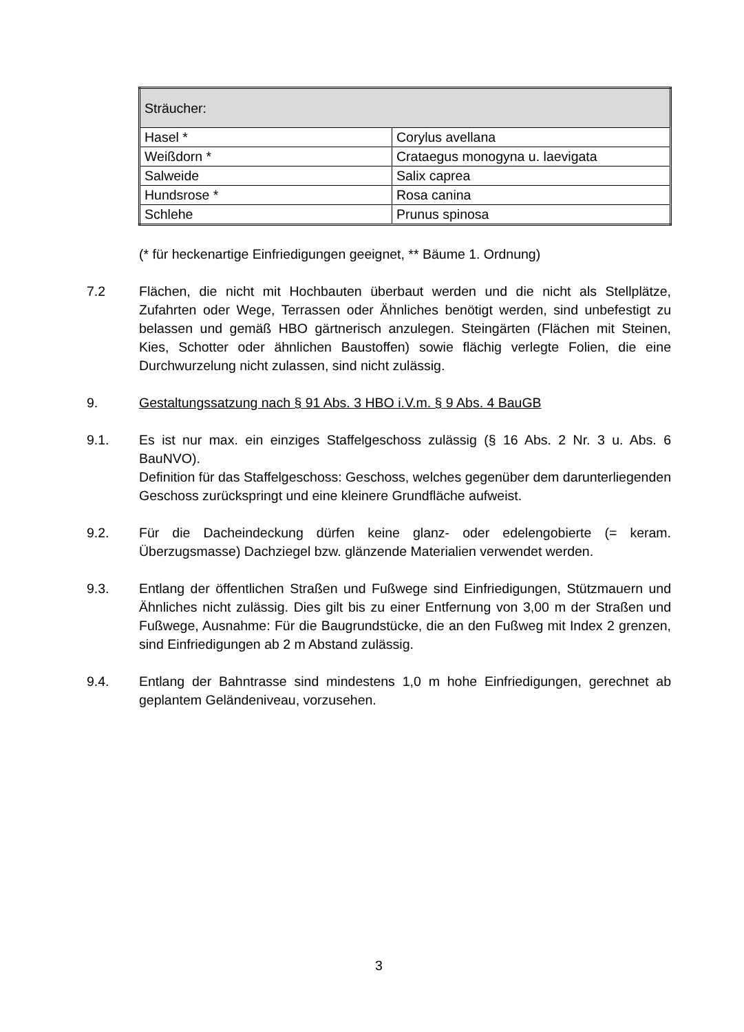| Sträucher: | |
| Hasel * | Corylus avellana |
| Weißdorn * | Crataegus monogyna u. laevigata |
| Salweide | Salix caprea |
| Hundsrose * | Rosa canina |
| Schlehe | Prunus spinosa |
(* für heckenartige Einfriedigungen geeignet, ** Bäume 1. Ordnung)
7.2 Flächen, die nicht mit Hochbauten überbaut werden und die nicht als Stellplätze, Zufahrten oder Wege, Terrassen oder Ähnliches benötigt werden, sind unbefestigt zu belassen und gemäß HBO gärtnerisch anzulegen. Steingärten (Flächen mit Steinen, Kies, Schotter oder ähnlichen Baustoffen) sowie flächig verlegte Folien, die eine Durchwurzelung nicht zulassen, sind nicht zulässig.
9. Gestaltungssatzung nach § 91 Abs. 3 HBO i.V.m. § 9 Abs. 4 BauGB
9.1. Es ist nur max. ein einziges Staffelgeschoss zulässig (§ 16 Abs. 2 Nr. 3 u. Abs. 6 BauNVO).
Definition für das Staffelgeschoss: Geschoss, welches gegenüber dem darunterliegenden Geschoss zurückspringt und eine kleinere Grundfläche aufweist.
9.2. Für die Dacheindeckung dürfen keine glanz- oder edelengobierte (= keram. Überzugsmasse) Dachziegel bzw. glänzende Materialien verwendet werden.
9.3. Entlang der öffentlichen Straßen und Fußwege sind Einfriedigungen, Stützmauern und Ähnliches nicht zulässig. Dies gilt bis zu einer Entfernung von 3,00 m der Straßen und Fußwege, Ausnahme: Für die Baugrundstücke, die an den Fußweg mit Index 2 grenzen, sind Einfriedigungen ab 2 m Abstand zulässig.
9.4. Entlang der Bahntrasse sind mindestens 1,0 m hohe Einfriedigungen, gerechnet ab geplantem Geländeniveau, vorzusehen.
3